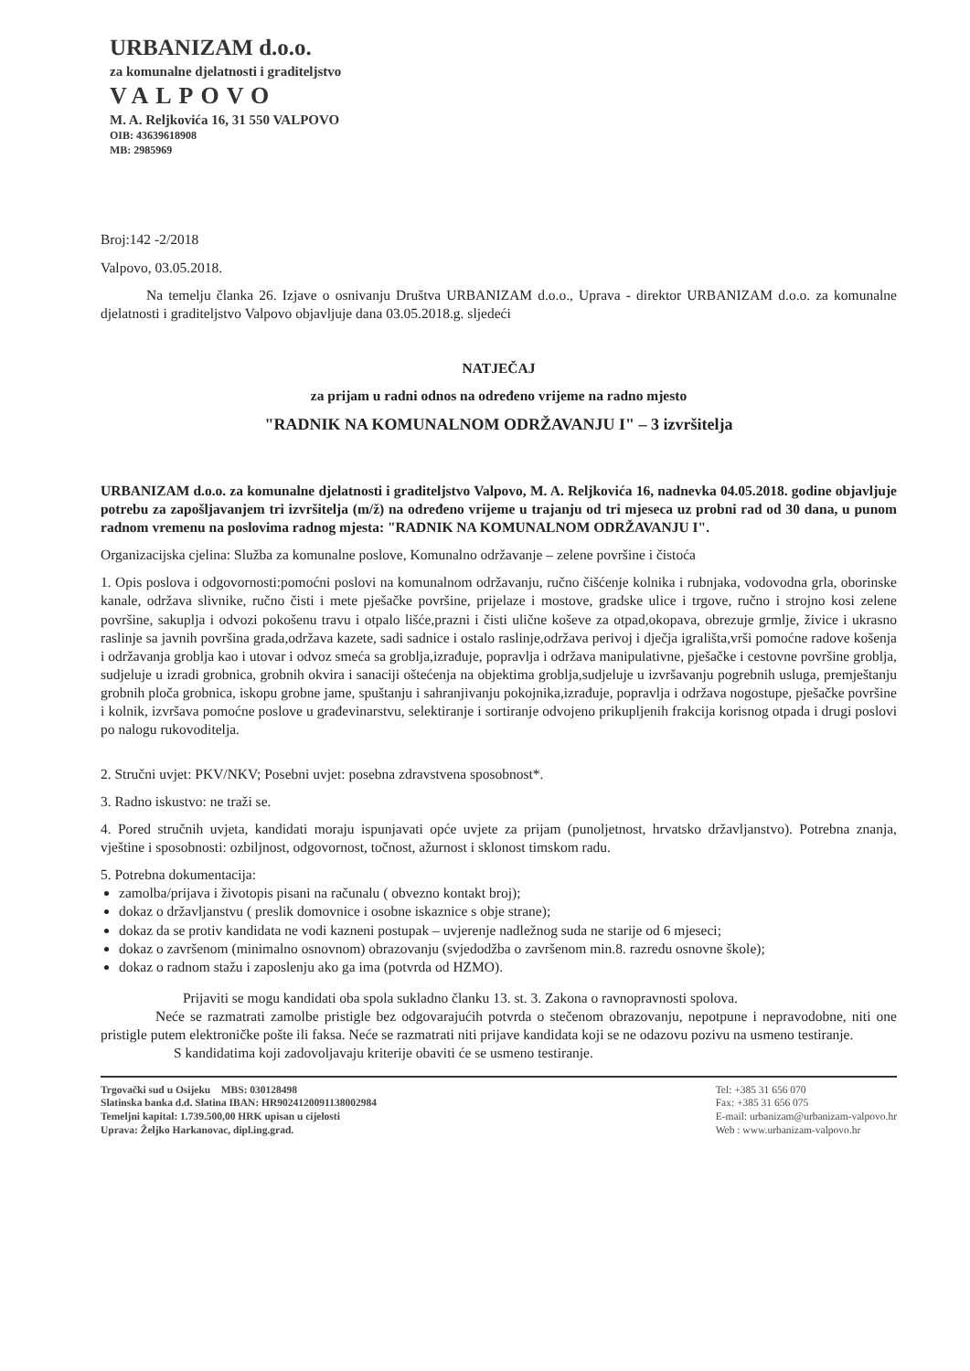URBANIZAM d.o.o.
za komunalne djelatnosti i graditeljstvo
VALPOVO
M. A. Reljkovića 16, 31 550 VALPOVO
OIB: 43639618908
MB: 2985969
Broj:142 -2/2018
Valpovo, 03.05.2018.
Na temelju članka 26. Izjave o osnivanju Društva URBANIZAM d.o.o., Uprava - direktor URBANIZAM d.o.o. za komunalne djelatnosti i graditeljstvo Valpovo objavljuje dana 03.05.2018.g. sljedeći
NATJEČAJ
za prijam u radni odnos na određeno vrijeme na radno mjesto
"RADNIK NA KOMUNALNOM ODRŽAVANJU I" – 3 izvršitelja
URBANIZAM d.o.o. za komunalne djelatnosti i graditeljstvo Valpovo, M. A. Reljkovića 16, nadnevka 04.05.2018. godine objavljuje potrebu za zapošljavanjem tri izvršitelja (m/ž) na određeno vrijeme u trajanju od tri mjeseca uz probni rad od 30 dana, u punom radnom vremenu na poslovima radnog mjesta: "RADNIK NA KOMUNALNOM ODRŽAVANJU I".
Organizacijska cjelina: Služba za komunalne poslove, Komunalno održavanje – zelene površine i čistoća
1. Opis poslova i odgovornosti:pomoćni poslovi na komunalnom održavanju, ručno čišćenje kolnika i rubnjaka, vodovodna grla, oborinske kanale, održava slivnike, ručno čisti i mete pješačke površine, prijelaze i mostove, gradske ulice i trgove, ručno i strojno kosi zelene površine, sakuplja i odvozi pokošenu travu i otpalo lišće,prazni i čisti ulične koševe za otpad,okopava, obrezuje grmlje, živice i ukrasno raslinje sa javnih površina grada,održava kazete, sadi sadnice i ostalo raslinje,održava perivoj i dječja igrališta,vrši pomoćne radove košenja i održavanja groblja kao i utovar i odvoz smeća sa groblja,izrađuje, popravlja i održava manipulativne, pješačke i cestovne površine groblja, sudjeluje u izradi grobnica, grobnih okvira i sanaciji oštećenja na objektima groblja,sudjeluje u izvršavanju pogrebnih usluga, premještanju grobnih ploča grobnica, iskopu grobne jame, spuštanju i sahranjivanju pokojnika,izrađuje, popravlja i održava nogostupe, pješačke površine i kolnik, izvršava pomoćne poslove u građevinarstvu, selektiranje i sortiranje odvojeno prikupljenih frakcija korisnog otpada i drugi poslovi po nalogu rukovoditelja.
2. Stručni uvjet: PKV/NKV; Posebni uvjet: posebna zdravstvena sposobnost*.
3. Radno iskustvo: ne traži se.
4. Pored stručnih uvjeta, kandidati moraju ispunjavati opće uvjete za prijam (punoljetnost, hrvatsko državljanstvo). Potrebna znanja, vještine i sposobnosti: ozbiljnost, odgovornost, točnost, ažurnost i sklonost timskom radu.
5. Potrebna dokumentacija:
zamolba/prijava i životopis pisani na računalu ( obvezno kontakt broj);
dokaz o državljanstvu ( preslik domovnice i osobne iskaznice s obje strane);
dokaz da se protiv kandidata ne vodi kazneni postupak – uvjerenje nadležnog suda ne starije od 6 mjeseci;
dokaz o završenom (minimalno osnovnom) obrazovanju (svjedodžba o završenom min.8. razredu osnovne škole);
dokaz o radnom stažu i zaposlenju ako ga ima (potvrda od HZMO).
Prijaviti se mogu kandidati oba spola sukladno članku 13. st. 3. Zakona o ravnopravnosti spolova.
Neće se razmatrati zamolbe pristigle bez odgovarajućih potvrda o stečenom obrazovanju, nepotpune i nepravodobne, niti one pristigle putem elektroničke pošte ili faksa. Neće se razmatrati niti prijave kandidata koji se ne odazovu pozivu na usmeno testiranje.
S kandidatima koji zadovoljavaju kriterije obaviti će se usmeno testiranje.
Trgovački sud u Osijeku MBS: 030128498
Slatinska banka d.d. Slatina IBAN: HR9024120091138002984
Temeljni kapital: 1.739.500,00 HRK upisan u cijelosti
Uprava: Željko Harkanovac, dipl.ing.grad.
Tel: +385 31 656 070
Fax: +385 31 656 075
E-mail: urbanizam@urbanizam-valpovo.hr
Web : www.urbanizam-valpovo.hr